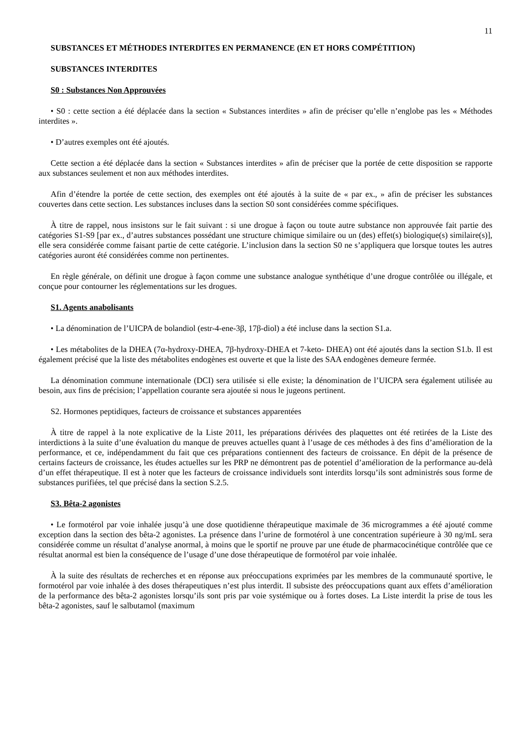11
SUBSTANCES ET MÉTHODES INTERDITES EN PERMANENCE (EN ET HORS COMPÉTITION)
SUBSTANCES INTERDITES
S0 : Substances Non Approuvées
• S0 : cette section a été déplacée dans la section « Substances interdites » afin de préciser qu’elle n’englobe pas les « Méthodes interdites ».
• D’autres exemples ont été ajoutés.
Cette section a été déplacée dans la section « Substances interdites » afin de préciser que la portée de cette disposition se rapporte aux substances seulement et non aux méthodes interdites.
Afin d’étendre la portée de cette section, des exemples ont été ajoutés à la suite de « par ex., » afin de préciser les substances couvertes dans cette section. Les substances incluses dans la section S0 sont considérées comme spécifiques.
À titre de rappel, nous insistons sur le fait suivant : si une drogue à façon ou toute autre substance non approuvée fait partie des catégories S1-S9 [par ex., d’autres substances possédant une structure chimique similaire ou un (des) effet(s) biologique(s) similaire(s)], elle sera considérée comme faisant partie de cette catégorie. L’inclusion dans la section S0 ne s’appliquera que lorsque toutes les autres catégories auront été considérées comme non pertinentes.
En règle générale, on définit une drogue à façon comme une substance analogue synthétique d’une drogue contrôlée ou illégale, et conçue pour contourner les réglementations sur les drogues.
S1. Agents anabolisants
• La dénomination de l’UICPA de bolandiol (estr-4-ene-3β, 17β-diol) a été incluse dans la section S1.a.
• Les métabolites de la DHEA (7α-hydroxy-DHEA, 7β-hydroxy-DHEA et 7-keto- DHEA) ont été ajoutés dans la section S1.b. Il est également précisé que la liste des métabolites endogènes est ouverte et que la liste des SAA endogènes demeure fermée.
La dénomination commune internationale (DCI) sera utilisée si elle existe; la dénomination de l’UICPA sera également utilisée au besoin, aux fins de précision; l’appellation courante sera ajoutée si nous le jugeons pertinent.
S2. Hormones peptidiques, facteurs de croissance et substances apparentées
À titre de rappel à la note explicative de la Liste 2011, les préparations dérivées des plaquettes ont été retirées de la Liste des interdictions à la suite d’une évaluation du manque de preuves actuelles quant à l’usage de ces méthodes à des fins d’amélioration de la performance, et ce, indépendamment du fait que ces préparations contiennent des facteurs de croissance. En dépit de la présence de certains facteurs de croissance, les études actuelles sur les PRP ne démontrent pas de potentiel d’amélioration de la performance au-delà d’un effet thérapeutique. Il est à noter que les facteurs de croissance individuels sont interdits lorsqu’ils sont administrés sous forme de substances purifiées, tel que précisé dans la section S.2.5.
S3. Bêta-2 agonistes
• Le formotérol par voie inhalée jusqu’à une dose quotidienne thérapeutique maximale de 36 microgrammes a été ajouté comme exception dans la section des bêta-2 agonistes. La présence dans l’urine de formotérol à une concentration supérieure à 30 ng/mL sera considérée comme un résultat d’analyse anormal, à moins que le sportif ne prouve par une étude de pharmacocinétique contrôlée que ce résultat anormal est bien la conséquence de l’usage d’une dose thérapeutique de formotérol par voie inhalée.
À la suite des résultats de recherches et en réponse aux préoccupations exprimées par les membres de la communauté sportive, le formotérol par voie inhalée à des doses thérapeutiques n’est plus interdit. Il subsiste des préoccupations quant aux effets d’amélioration de la performance des bêta-2 agonistes lorsqu’ils sont pris par voie systémique ou à fortes doses. La Liste interdit la prise de tous les bêta-2 agonistes, sauf le salbutamol (maximum